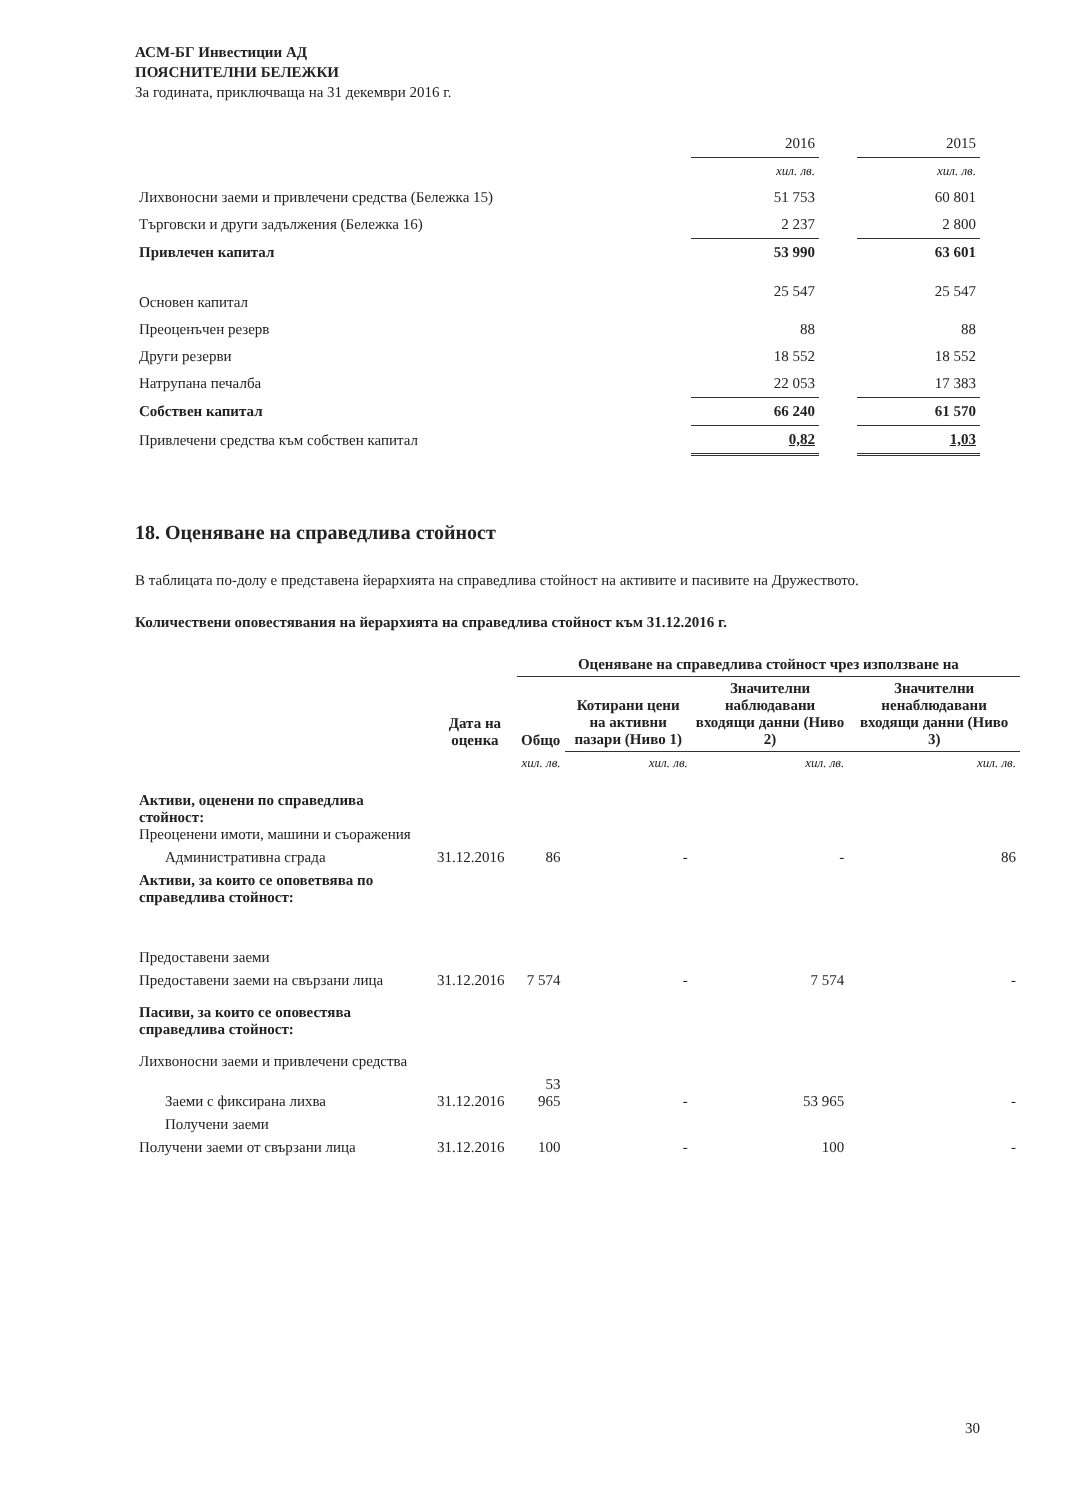АСМ-БГ Инвестиции АД
ПОЯСНИТЕЛНИ БЕЛЕЖКИ
За годината, приключваща на 31 декември 2016 г.
| | 2016 | | 2015 |
| | хил. лв. | | хил. лв. |
| Лихвоносни заеми и привлечени средства (Бележка 15) | 51 753 | | 60 801 |
| Търговски и други задължения (Бележка 16) | 2 237 | | 2 800 |
| Привлечен капитал | 53 990 | | 63 601 |
| Основен капитал | 25 547 | | 25 547 |
| Преоценъчен резерв | 88 | | 88 |
| Други резерви | 18 552 | | 18 552 |
| Натрупана печалба | 22 053 | | 17 383 |
| Собствен капитал | 66 240 | | 61 570 |
| Привлечени средства към собствен капитал | 0,82 | | 1,03 |
18. Оценяване на справедлива стойност
В таблицата по-долу е представена йерархията на справедлива стойност на активите и пасивите на Дружеството.
Количествени оповестявания на йерархията на справедлива стойност към 31.12.2016 г.
| | | Оценяване на справедлива стойност чрез използване на | | | |
| | Дата на оценка | Общо | Котирани цени на активни пазари (Ниво 1) | Значителни наблюдавани входящи данни (Ниво 2) | Значителни ненаблюдавани входящи данни (Ниво 3) |
| | | хил. лв. | хил. лв. | хил. лв. | хил. лв. |
| Активи, оценени по справедлива стойност: Преоценени имоти, машини и съоражения | | | | | |
| Административна сграда | 31.12.2016 | 86 | - | - | 86 |
| Активи, за които се оповетвява по справедлива стойност: | | | | | |
| Предоставени заеми | | | | | |
| Предоставени заеми на свързани лица | 31.12.2016 | 7 574 | - | 7 574 | - |
| Пасиви, за които се оповестява справедлива стойност: | | | | | |
| Лихвоносни заеми и привлечени средства | | | | | |
| Заеми с фиксирана лихва | 31.12.2016 | 53 965 | - | 53 965 | - |
| Получени заеми | | | | | |
| Получени заеми от свързани лица | 31.12.2016 | 100 | - | 100 | - |
30